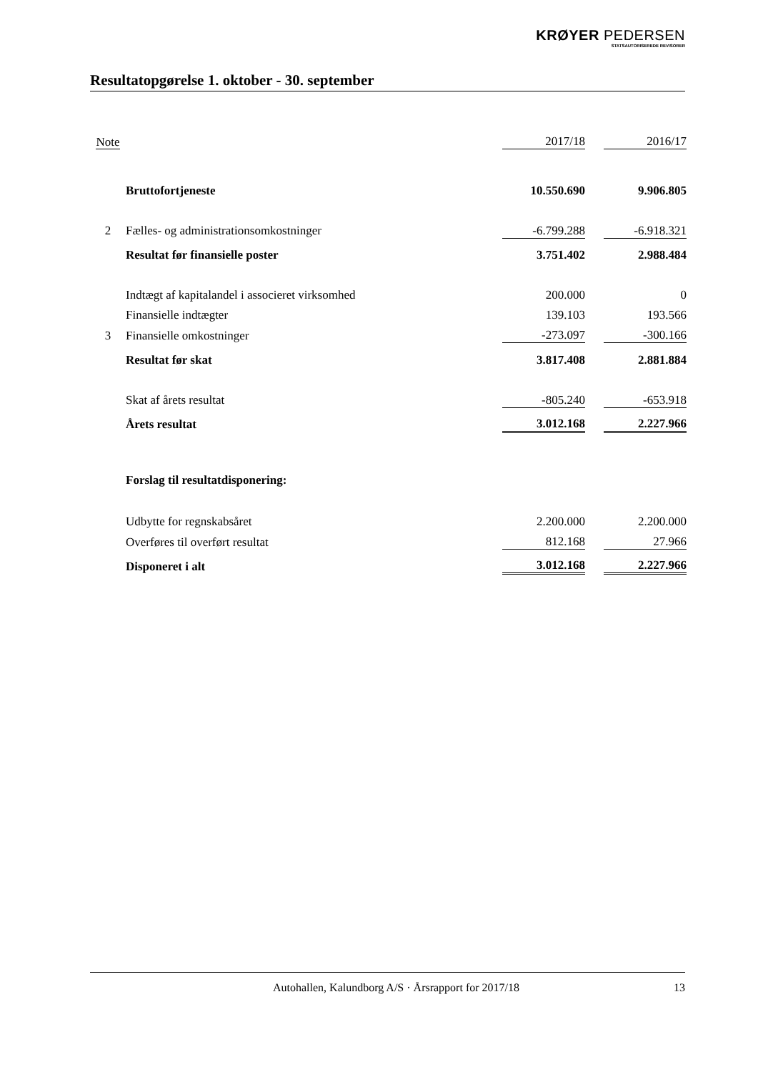KRØYER PEDERSEN
STATSAUTORISEREDE REVISORER
Resultatopgørelse 1. oktober - 30. september
| Note | | 2017/18 | | 2016/17 |
| | Bruttofortjeneste | 10.550.690 | | 9.906.805 |
| 2 | Fælles- og administrationsomkostninger | -6.799.288 | | -6.918.321 |
| | Resultat før finansielle poster | 3.751.402 | | 2.988.484 |
| | Indtægt af kapitalandel i associeret virksomhed | 200.000 | | 0 |
| | Finansielle indtægter | 139.103 | | 193.566 |
| 3 | Finansielle omkostninger | -273.097 | | -300.166 |
| | Resultat før skat | 3.817.408 | | 2.881.884 |
| | Skat af årets resultat | -805.240 | | -653.918 |
| | Årets resultat | 3.012.168 | | 2.227.966 |
| | Forslag til resultatdisponering: | | | |
| | Udbytte for regnskabsåret | 2.200.000 | | 2.200.000 |
| | Overføres til overført resultat | 812.168 | | 27.966 |
| | Disponeret i alt | 3.012.168 | | 2.227.966 |
Autohallen, Kalundborg A/S · Årsrapport for 2017/18 13